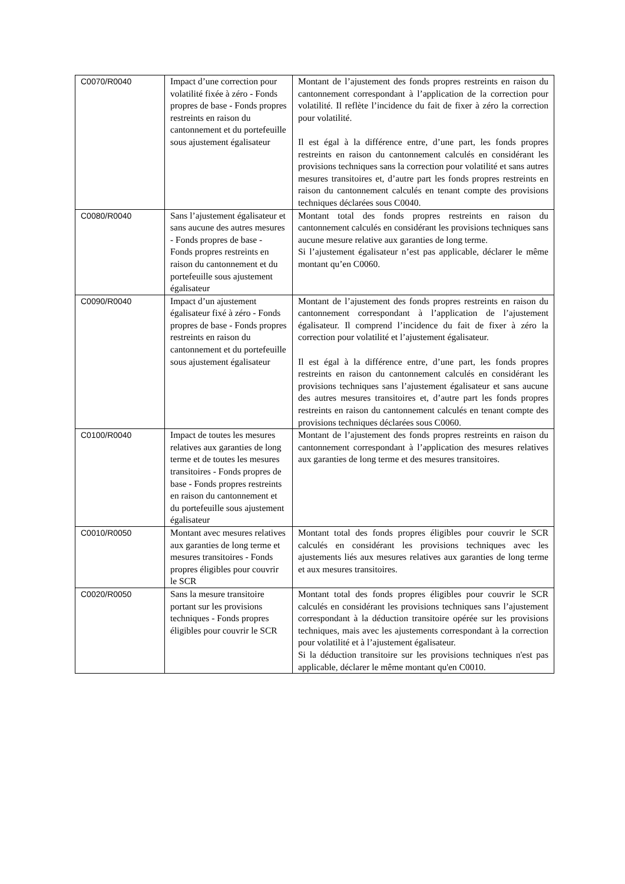| C0070/R0040 | Impact d’une correction pour volatilité fixée à zéro - Fonds propres de base - Fonds propres restreints en raison du cantonnement et du portefeuille sous ajustement égalisateur | Montant de l’ajustement des fonds propres restreints en raison du cantonnement correspondant à l’application de la correction pour volatilité. Il reflète l’incidence du fait de fixer à zéro la correction pour volatilité. Il est égal à la différence entre, d’une part, les fonds propres restreints en raison du cantonnement calculés en considérant les provisions techniques sans la correction pour volatilité et sans autres mesures transitoires et, d’autre part les fonds propres restreints en raison du cantonnement calculés en tenant compte des provisions techniques déclarées sous C0040. |
| C0080/R0040 | Sans l’ajustement égalisateur et sans aucune des autres mesures - Fonds propres de base - Fonds propres restreints en raison du cantonnement et du portefeuille sous ajustement égalisateur | Montant total des fonds propres restreints en raison du cantonnement calculés en considérant les provisions techniques sans aucune mesure relative aux garanties de long terme. Si l’ajustement égalisateur n’est pas applicable, déclarer le même montant qu’en C0060. |
| C0090/R0040 | Impact d’un ajustement égalisateur fixé à zéro - Fonds propres de base - Fonds propres restreints en raison du cantonnement et du portefeuille sous ajustement égalisateur | Montant de l’ajustement des fonds propres restreints en raison du cantonnement correspondant à l’application de l’ajustement égalisateur. Il comprend l’incidence du fait de fixer à zéro la correction pour volatilité et l’ajustement égalisateur. Il est égal à la différence entre, d’une part, les fonds propres restreints en raison du cantonnement calculés en considérant les provisions techniques sans l’ajustement égalisateur et sans aucune des autres mesures transitoires et, d’autre part les fonds propres restreints en raison du cantonnement calculés en tenant compte des provisions techniques déclarées sous C0060. |
| C0100/R0040 | Impact de toutes les mesures relatives aux garanties de long terme et de toutes les mesures transitoires - Fonds propres de base - Fonds propres restreints en raison du cantonnement et du portefeuille sous ajustement égalisateur | Montant de l’ajustement des fonds propres restreints en raison du cantonnement correspondant à l’application des mesures relatives aux garanties de long terme et des mesures transitoires. |
| C0010/R0050 | Montant avec mesures relatives aux garanties de long terme et mesures transitoires - Fonds propres éligibles pour couvrir le SCR | Montant total des fonds propres éligibles pour couvrir le SCR calculés en considérant les provisions techniques avec les ajustements liés aux mesures relatives aux garanties de long terme et aux mesures transitoires. |
| C0020/R0050 | Sans la mesure transitoire portant sur les provisions techniques - Fonds propres éligibles pour couvrir le SCR | Montant total des fonds propres éligibles pour couvrir le SCR calculés en considérant les provisions techniques sans l’ajustement correspondant à la déduction transitoire opérée sur les provisions techniques, mais avec les ajustements correspondant à la correction pour volatilité et à l’ajustement égalisateur. Si la déduction transitoire sur les provisions techniques n'est pas applicable, déclarer le même montant qu'en C0010. |